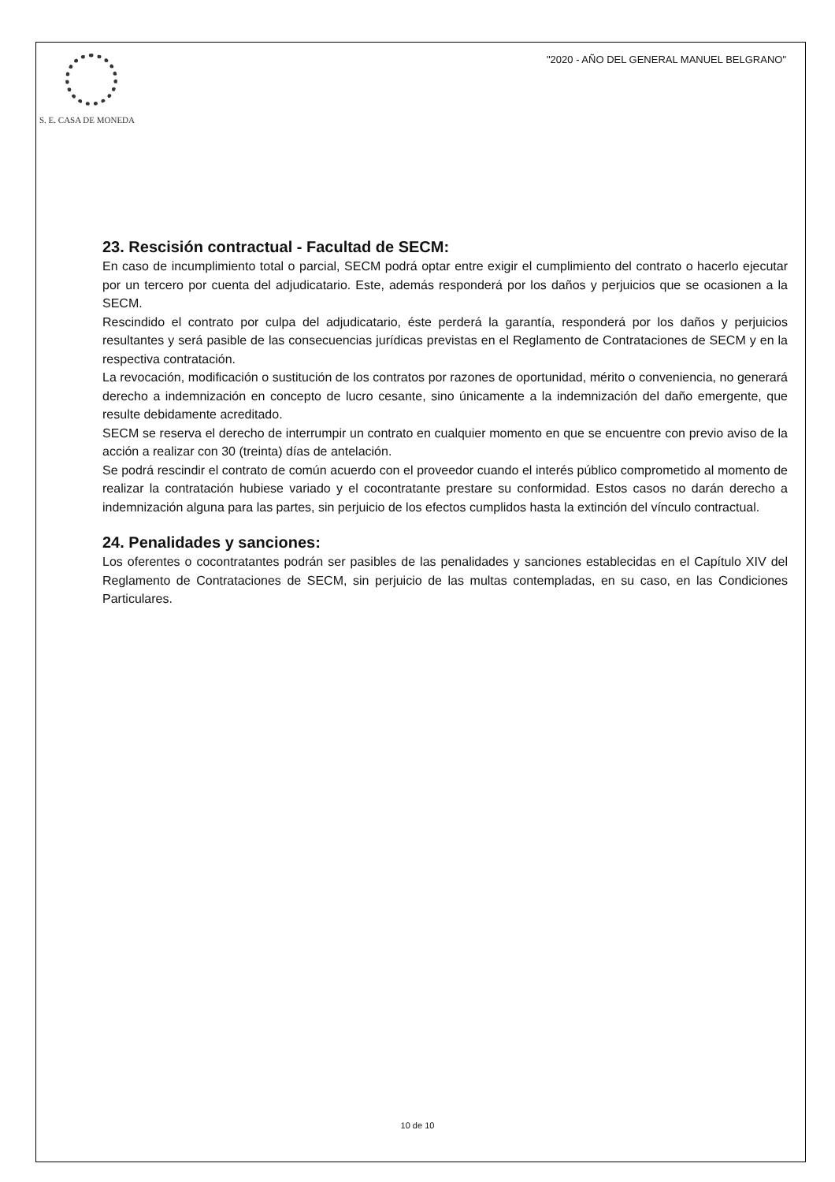S. E. CASA DE MONEDA
"2020 - AÑO DEL GENERAL MANUEL BELGRANO"
23. Rescisión contractual - Facultad de SECM:
En caso de incumplimiento total o parcial, SECM podrá optar entre exigir el cumplimiento del contrato o hacerlo ejecutar por un tercero por cuenta del adjudicatario. Este, además responderá por los daños y perjuicios que se ocasionen a la SECM.
Rescindido el contrato por culpa del adjudicatario, éste perderá la garantía, responderá por los daños y perjuicios resultantes y será pasible de las consecuencias jurídicas previstas en el Reglamento de Contrataciones de SECM y en la respectiva contratación.
La revocación, modificación o sustitución de los contratos por razones de oportunidad, mérito o conveniencia, no generará derecho a indemnización en concepto de lucro cesante, sino únicamente a la indemnización del daño emergente, que resulte debidamente acreditado.
SECM se reserva el derecho de interrumpir un contrato en cualquier momento en que se encuentre con previo aviso de la acción a realizar con 30 (treinta) días de antelación.
Se podrá rescindir el contrato de común acuerdo con el proveedor cuando el interés público comprometido al momento de realizar la contratación hubiese variado y el cocontratante prestare su conformidad. Estos casos no darán derecho a indemnización alguna para las partes, sin perjuicio de los efectos cumplidos hasta la extinción del vínculo contractual.
24. Penalidades y sanciones:
Los oferentes o cocontratantes podrán ser pasibles de las penalidades y sanciones establecidas en el Capítulo XIV del Reglamento de Contrataciones de SECM, sin perjuicio de las multas contempladas, en su caso, en las Condiciones Particulares.
10 de 10